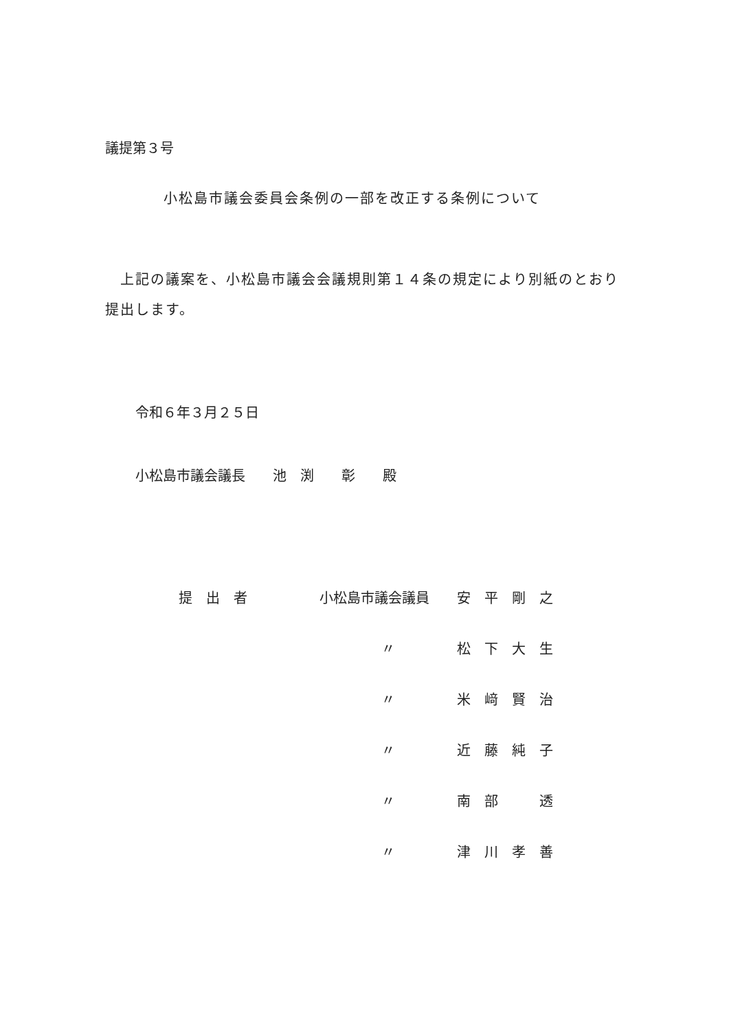議提第３号
小松島市議会委員会条例の一部を改正する条例について
　上記の議案を、小松島市議会会議規則第１４条の規定により別紙のとおり提出します。
令和６年３月２５日
小松島市議会議長　　池　渕　　彰　　殿
| 提 出 者 | 小松島市議会議員 | 安 平 剛 之 |
| | 〃 | 松 下 大 生 |
| | 〃 | 米 﨑 賢 治 |
| | 〃 | 近 藤 純 子 |
| | 〃 | 南 部 透 |
| | 〃 | 津 川 孝 善 |